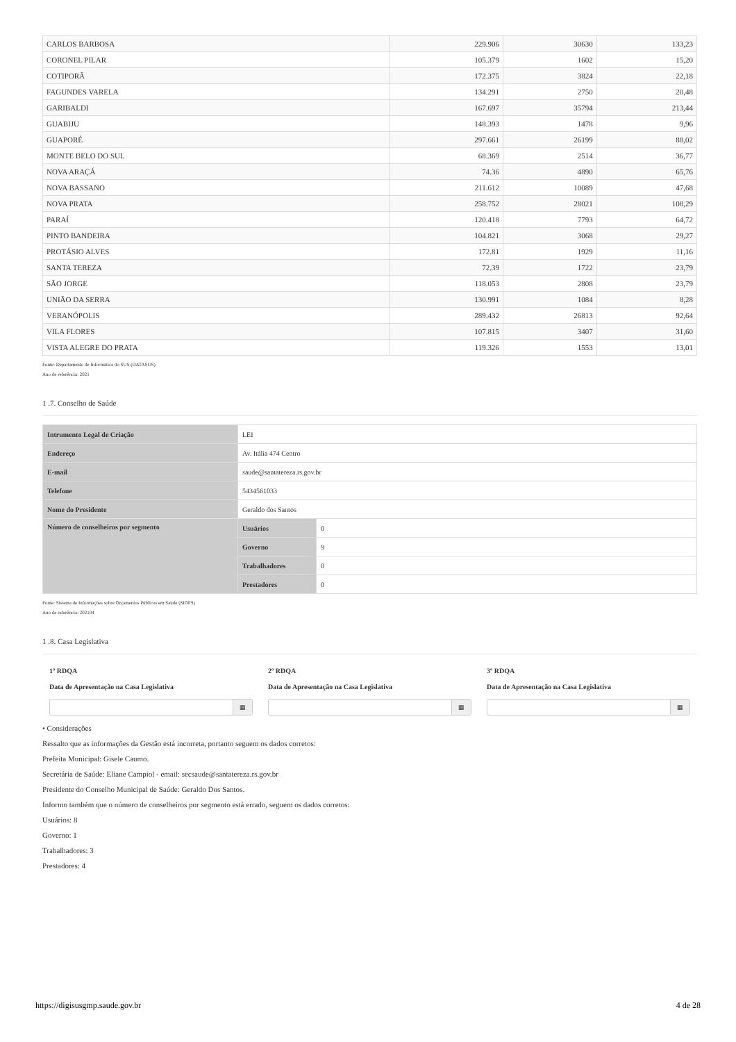| CARLOS BARBOSA | 229.906 | 30630 | 133,23 |
| CORONEL PILAR | 105.379 | 1602 | 15,20 |
| COTIPORÃ | 172.375 | 3824 | 22,18 |
| FAGUNDES VARELA | 134.291 | 2750 | 20,48 |
| GARIBALDI | 167.697 | 35794 | 213,44 |
| GUABIJU | 148.393 | 1478 | 9,96 |
| GUAPORÉ | 297.661 | 26199 | 88,02 |
| MONTE BELO DO SUL | 68.369 | 2514 | 36,77 |
| NOVA ARAÇÁ | 74.36 | 4890 | 65,76 |
| NOVA BASSANO | 211.612 | 10089 | 47,68 |
| NOVA PRATA | 258.752 | 28021 | 108,29 |
| PARAÍ | 120.418 | 7793 | 64,72 |
| PINTO BANDEIRA | 104.821 | 3068 | 29,27 |
| PROTÁSIO ALVES | 172.81 | 1929 | 11,16 |
| SANTA TEREZA | 72.39 | 1722 | 23,79 |
| SÃO JORGE | 118.053 | 2808 | 23,79 |
| UNIÃO DA SERRA | 130.991 | 1084 | 8,28 |
| VERANÓPOLIS | 289.432 | 26813 | 92,64 |
| VILA FLORES | 107.815 | 3407 | 31,60 |
| VISTA ALEGRE DO PRATA | 119.326 | 1553 | 13,01 |
Fonte: Departamento de Informática do SUS (DATASUS)
Ano de referência: 2021
1 .7. Conselho de Saúde
| Intrumento Legal de Criação | LEI | |
| Endereço | Av. Itália 474 Centro | |
| E-mail | saude@santatereza.rs.gov.br | |
| Telefone | 5434561033 | |
| Nome do Presidente | Geraldo dos Santos | |
| Número de conselheiros por segmento | Usuários | 0 |
| | Governo | 9 |
| | Trabalhadores | 0 |
| | Prestadores | 0 |
Fonte: Sistema de Informações sobre Orçamentos Públicos em Saúde (SIOPS)
Ano de referência: 202104
1 .8. Casa Legislativa
1º RDQA
Data de Apresentação na Casa Legislativa
▦
2º RDQA
Data de Apresentação na Casa Legislativa
▦
3º RDQA
Data de Apresentação na Casa Legislativa
▦
• Considerações
Ressalto que as informações da Gestão está incorreta, portanto seguem os dados corretos:
Prefeita Municipal: Gisele Caumo.
Secretária de Saúde: Eliane Campiol - email: secsaude@santatereza.rs.gov.br
Presidente do Conselho Municipal de Saúde: Geraldo Dos Santos.
Informo também que o número de conselheiros por segmento está errado, seguem os dados corretos:
Usuários: 8
Governo: 1
Trabalhadores: 3
Prestadores: 4
https://digisusgmp.saude.gov.br 4 de 28